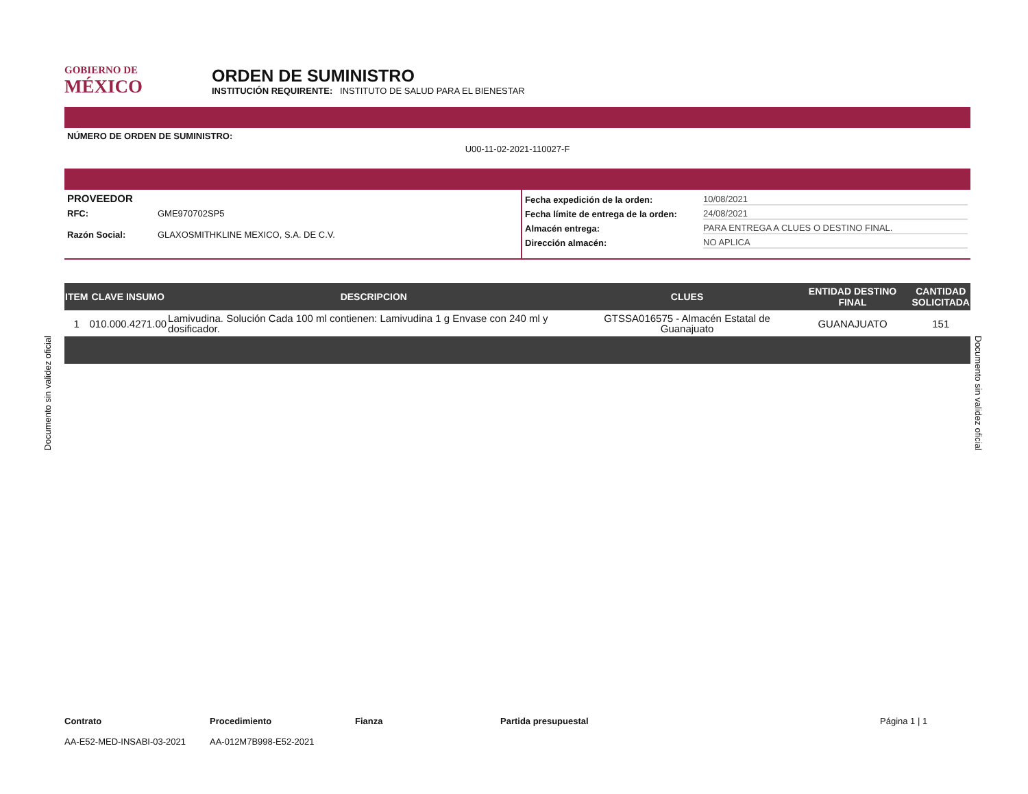GOBIERNO DE
MÉXICO
ORDEN DE SUMINISTRO
INSTITUCIÓN REQUIRENTE: INSTITUTO DE SALUD PARA EL BIENESTAR
NÚMERO DE ORDEN DE SUMINISTRO:
U00-11-02-2021-110027-F
PROVEEDOR
RFC: GME970702SP5
Razón Social: GLAXOSMITHKLINE MEXICO, S.A. DE C.V.
Fecha expedición de la orden: 10/08/2021
Fecha límite de entrega de la orden: 24/08/2021
Almacén entrega: PARA ENTREGA A CLUES O DESTINO FINAL.
Dirección almacén: NO APLICA
| ITEM | CLAVE INSUMO | DESCRIPCION | CLUES | ENTIDAD DESTINO FINAL | CANTIDAD SOLICITADA |
| --- | --- | --- | --- | --- | --- |
| 1 | 010.000.4271.00 | Lamivudina. Solución Cada 100 ml contienen: Lamivudina 1 g Envase con 240 ml y dosificador. | GTSSA016575 - Almacén Estatal de Guanajuato | GUANAJUATO | 151 |
Contrato
AA-E52-MED-INSABI-03-2021
Procedimiento
AA-012M7B998-E52-2021
Fianza Partida presupuestal Página 1 | 1
Documento sin validez oficial
Documento sin validez oficial